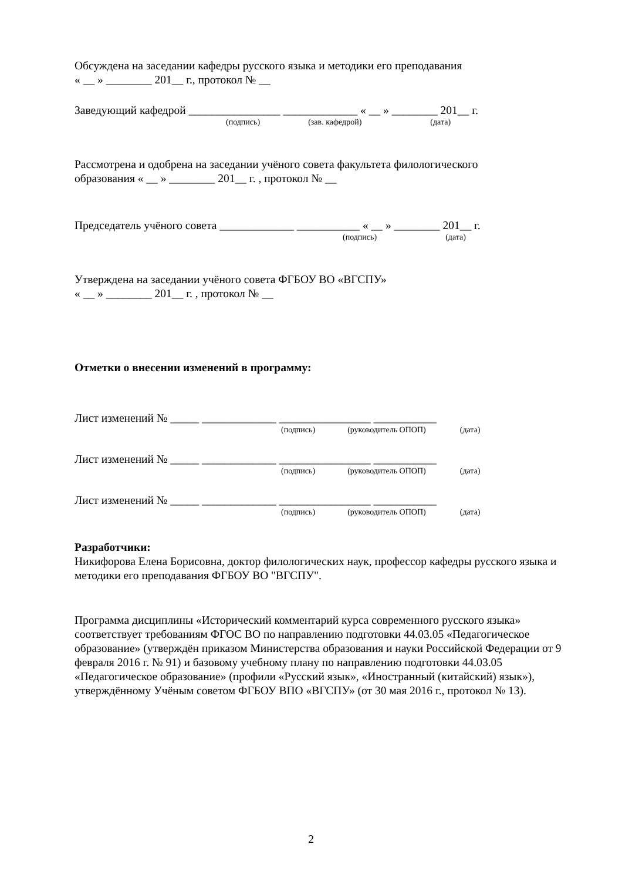Обсуждена на заседании кафедры русского языка и методики его преподавания
« __ » ________ 201__ г., протокол № __
Заведующий кафедрой ________________ _____________ « __ » ________ 201__ г.
(подпись) (зав. кафедрой) (дата)
Рассмотрена и одобрена на заседании учёного совета факультета филологического
образования « __ » ________ 201__ г. , протокол № __
Председатель учёного совета _____________ ___________ « __ » ________ 201__ г.
(подпись) (дата)
Утверждена на заседании учёного совета ФГБОУ ВО «ВГСПУ»
« __ » ________ 201__ г. , протокол № __
Отметки о внесении изменений в программу:
Лист изменений № _____ _____________ ________________ ___________
(подпись) (руководитель ОПОП) (дата)
Лист изменений № _____ _____________ ________________ ___________
(подпись) (руководитель ОПОП) (дата)
Лист изменений № _____ _____________ ________________ ___________
(подпись) (руководитель ОПОП) (дата)
Разработчики:
Никифорова Елена Борисовна, доктор филологических наук, профессор кафедры русского языка и методики его преподавания ФГБОУ ВО "ВГСПУ".
Программа дисциплины «Исторический комментарий курса современного русского языка» соответствует требованиям ФГОС ВО по направлению подготовки 44.03.05 «Педагогическое образование» (утверждён приказом Министерства образования и науки Российской Федерации от 9 февраля 2016 г. № 91) и базовому учебному плану по направлению подготовки 44.03.05 «Педагогическое образование» (профили «Русский язык», «Иностранный (китайский) язык»), утверждённому Учёным советом ФГБОУ ВПО «ВГСПУ» (от 30 мая 2016 г., протокол № 13).
2